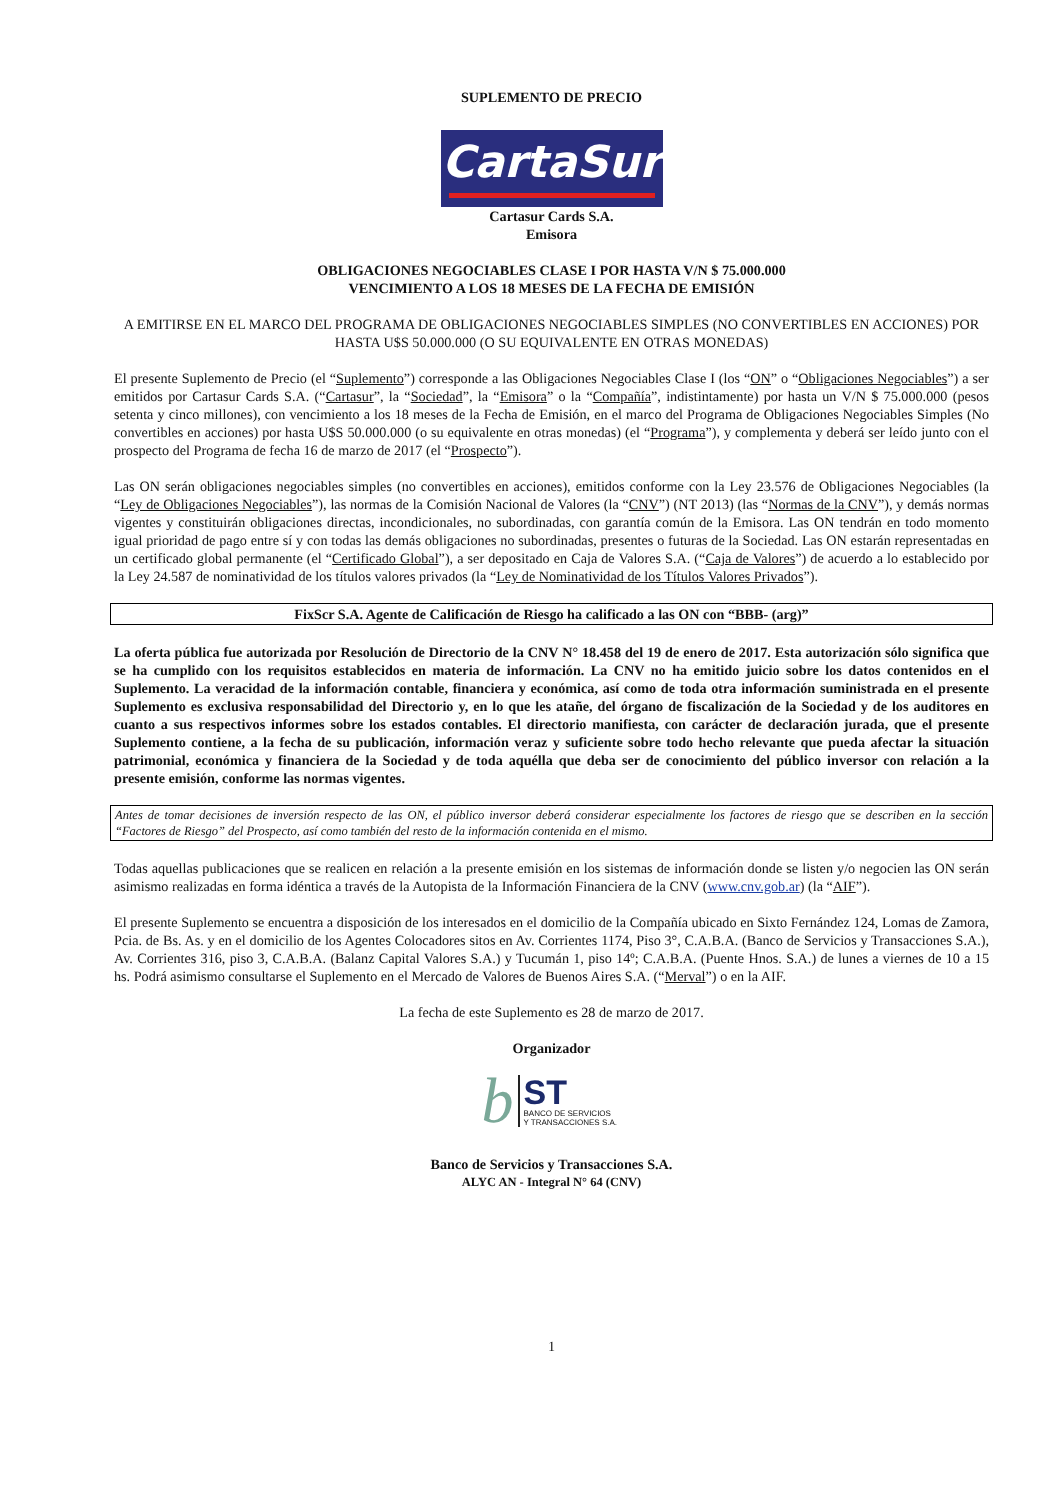SUPLEMENTO DE PRECIO
CartaSur
Cartasur Cards S.A.
Emisora
OBLIGACIONES NEGOCIABLES CLASE I POR HASTA V/N $ 75.000.000
VENCIMIENTO A LOS 18 MESES DE LA FECHA DE EMISIÓN
A EMITIRSE EN EL MARCO DEL PROGRAMA DE OBLIGACIONES NEGOCIABLES SIMPLES (NO CONVERTIBLES EN ACCIONES) POR HASTA U$S 50.000.000 (O SU EQUIVALENTE EN OTRAS MONEDAS)
El presente Suplemento de Precio (el “Suplemento”) corresponde a las Obligaciones Negociables Clase I (los “ON” o “Obligaciones Negociables”) a ser emitidos por Cartasur Cards S.A. (“Cartasur”, la “Sociedad”, la “Emisora” o la “Compañía”, indistintamente) por hasta un V/N $ 75.000.000 (pesos setenta y cinco millones), con vencimiento a los 18 meses de la Fecha de Emisión, en el marco del Programa de Obligaciones Negociables Simples (No convertibles en acciones) por hasta U$S 50.000.000 (o su equivalente en otras monedas) (el “Programa”), y complementa y deberá ser leído junto con el prospecto del Programa de fecha 16 de marzo de 2017 (el “Prospecto”).
Las ON serán obligaciones negociables simples (no convertibles en acciones), emitidos conforme con la Ley 23.576 de Obligaciones Negociables (la “Ley de Obligaciones Negociables”), las normas de la Comisión Nacional de Valores (la “CNV”) (NT 2013) (las “Normas de la CNV”), y demás normas vigentes y constituirán obligaciones directas, incondicionales, no subordinadas, con garantía común de la Emisora. Las ON tendrán en todo momento igual prioridad de pago entre sí y con todas las demás obligaciones no subordinadas, presentes o futuras de la Sociedad. Las ON estarán representadas en un certificado global permanente (el “Certificado Global”), a ser depositado en Caja de Valores S.A. (“Caja de Valores”) de acuerdo a lo establecido por la Ley 24.587 de nominatividad de los títulos valores privados (la “Ley de Nominatividad de los Títulos Valores Privados”).
FixScr S.A. Agente de Calificación de Riesgo ha calificado a las ON con “BBB- (arg)”
La oferta pública fue autorizada por Resolución de Directorio de la CNV N° 18.458 del 19 de enero de 2017. Esta autorización sólo significa que se ha cumplido con los requisitos establecidos en materia de información. La CNV no ha emitido juicio sobre los datos contenidos en el Suplemento. La veracidad de la información contable, financiera y económica, así como de toda otra información suministrada en el presente Suplemento es exclusiva responsabilidad del Directorio y, en lo que les atañe, del órgano de fiscalización de la Sociedad y de los auditores en cuanto a sus respectivos informes sobre los estados contables. El directorio manifiesta, con carácter de declaración jurada, que el presente Suplemento contiene, a la fecha de su publicación, información veraz y suficiente sobre todo hecho relevante que pueda afectar la situación patrimonial, económica y financiera de la Sociedad y de toda aquélla que deba ser de conocimiento del público inversor con relación a la presente emisión, conforme las normas vigentes.
Antes de tomar decisiones de inversión respecto de las ON, el público inversor deberá considerar especialmente los factores de riesgo que se describen en la sección “Factores de Riesgo” del Prospecto, así como también del resto de la información contenida en el mismo.
Todas aquellas publicaciones que se realicen en relación a la presente emisión en los sistemas de información donde se listen y/o negocien las ON serán asimismo realizadas en forma idéntica a través de la Autopista de la Información Financiera de la CNV (www.cnv.gob.ar) (la “AIF”).
El presente Suplemento se encuentra a disposición de los interesados en el domicilio de la Compañía ubicado en Sixto Fernández 124, Lomas de Zamora, Pcia. de Bs. As. y en el domicilio de los Agentes Colocadores sitos en Av. Corrientes 1174, Piso 3°, C.A.B.A. (Banco de Servicios y Transacciones S.A.), Av. Corrientes 316, piso 3, C.A.B.A. (Balanz Capital Valores S.A.) y Tucumán 1, piso 14º; C.A.B.A. (Puente Hnos. S.A.) de lunes a viernes de 10 a 15 hs. Podrá asimismo consultarse el Suplemento en el Mercado de Valores de Buenos Aires S.A. (“Merval”) o en la AIF.
La fecha de este Suplemento es 28 de marzo de 2017.
Organizador
b
ST
BANCO DE SERVICIOS
Y TRANSACCIONES S.A.
Banco de Servicios y Transacciones S.A.
ALYC AN - Integral N° 64 (CNV)
1